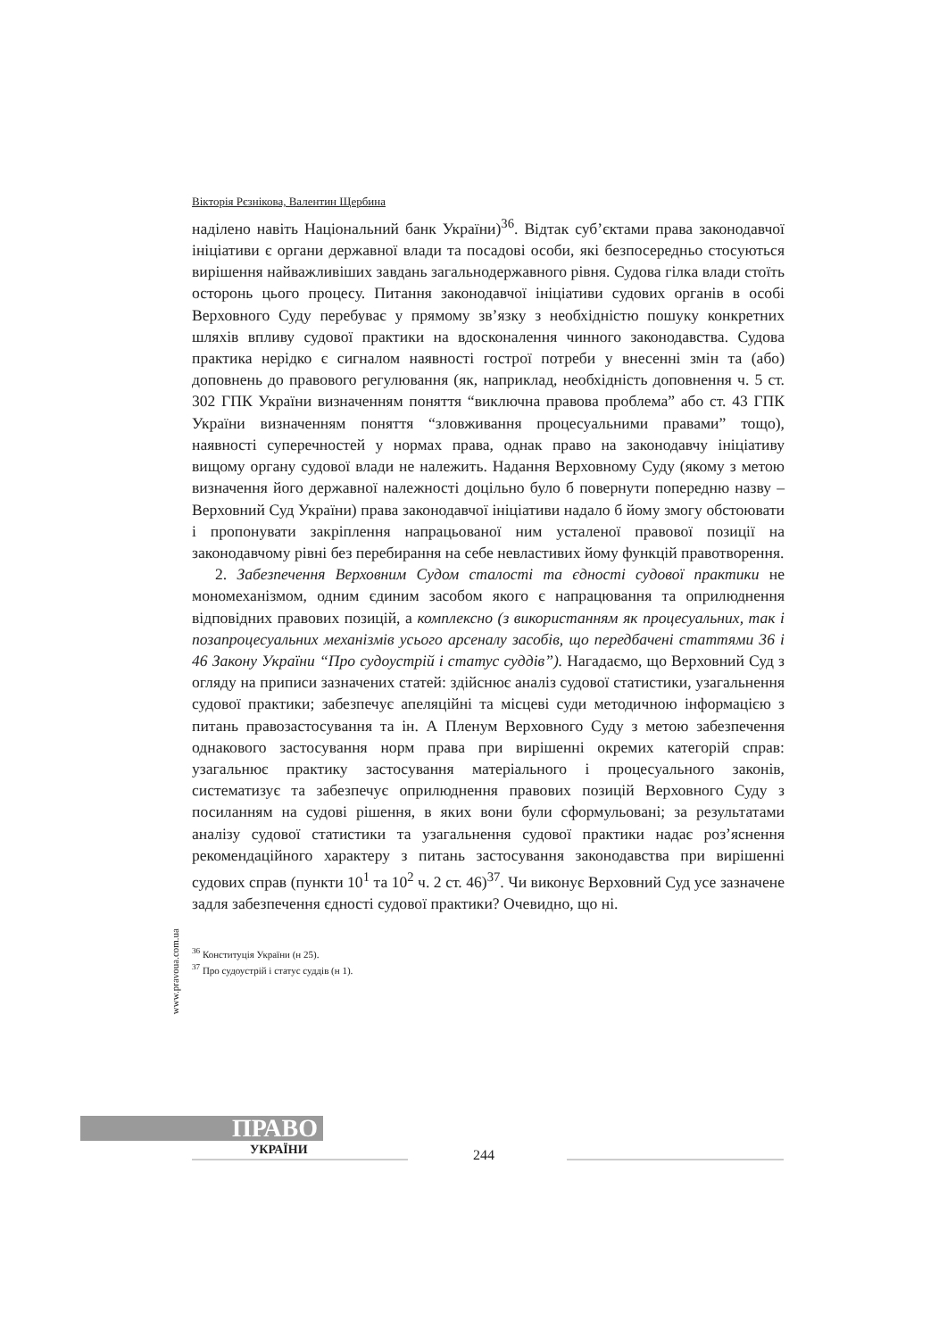Вікторія Рєзнікова, Валентин Щербина
наділено навіть Національний банк України)<sup>36</sup>. Відтак суб’єктами права законодавчої ініціативи є органи державної влади та посадові особи, які безпосередньо стосуються вирішення найважливіших завдань загальнодержавного рівня. Судова гілка влади стоїть осторонь цього процесу. Питання законодавчої ініціативи судових органів в особі Верховного Суду перебуває у прямому зв’язку з необхідністю пошуку конкретних шляхів впливу судової практики на вдосконалення чинного законодавства. Судова практика нерідко є сигналом наявності гострої потреби у внесенні змін та (або) доповнень до правового регулювання (як, наприклад, необхідність доповнення ч. 5 ст. 302 ГПК України визначенням поняття “виключна правова проблема” або ст. 43 ГПК України визначенням поняття “зловживання процесуальними правами” тощо), наявності суперечностей у нормах права, однак право на законодавчу ініціативу вищому органу судової влади не належить. Надання Верховному Суду (якому з метою визначення його державної належності доцільно було б повернути попередню назву – Верховний Суд України) права законодавчої ініціативи надало б йому змогу обстоювати і пропонувати закріплення напрацьованої ним усталеної правової позиції на законодавчому рівні без перебирання на себе невластивих йому функцій правотворення.
2. Забезпечення Верховним Судом сталості та єдності судової практики не мономеханізмом, одним єдиним засобом якого є напрацювання та оприлюднення відповідних правових позицій, а комплексно (з використанням як процесуальних, так і позапроцесуальних механізмів усього арсеналу засобів, що передбачені статтями 36 і 46 Закону України “Про судоустрій і статус суддів”). Нагадаємо, що Верховний Суд з огляду на приписи зазначених статей: здійснює аналіз судової статистики, узагальнення судової практики; забезпечує апеляційні та місцеві суди методичною інформацією з питань правозастосування та ін. А Пленум Верховного Суду з метою забезпечення однакового застосування норм права при вирішенні окремих категорій справ: узагальнює практику застосування матеріального і процесуального законів, систематизує та забезпечує оприлюднення правових позицій Верховного Суду з посиланням на судові рішення, в яких вони були сформульовані; за результатами аналізу судової статистики та узагальнення судової практики надає роз’яснення рекомендаційного характеру з питань застосування законодавства при вирішенні судових справ (пункти 10<sup>1</sup> та 10<sup>2</sup> ч. 2 ст. 46)<sup>37</sup>. Чи виконує Верховний Суд усе зазначене задля забезпечення єдності судової практики? Очевидно, що ні.
<sup>36</sup> Конституція України (н 25).
<sup>37</sup> Про судоустрій і статус суддів (н 1).
www.pravoua.com.ua
ПРАВО
УКРАЇНИ 244